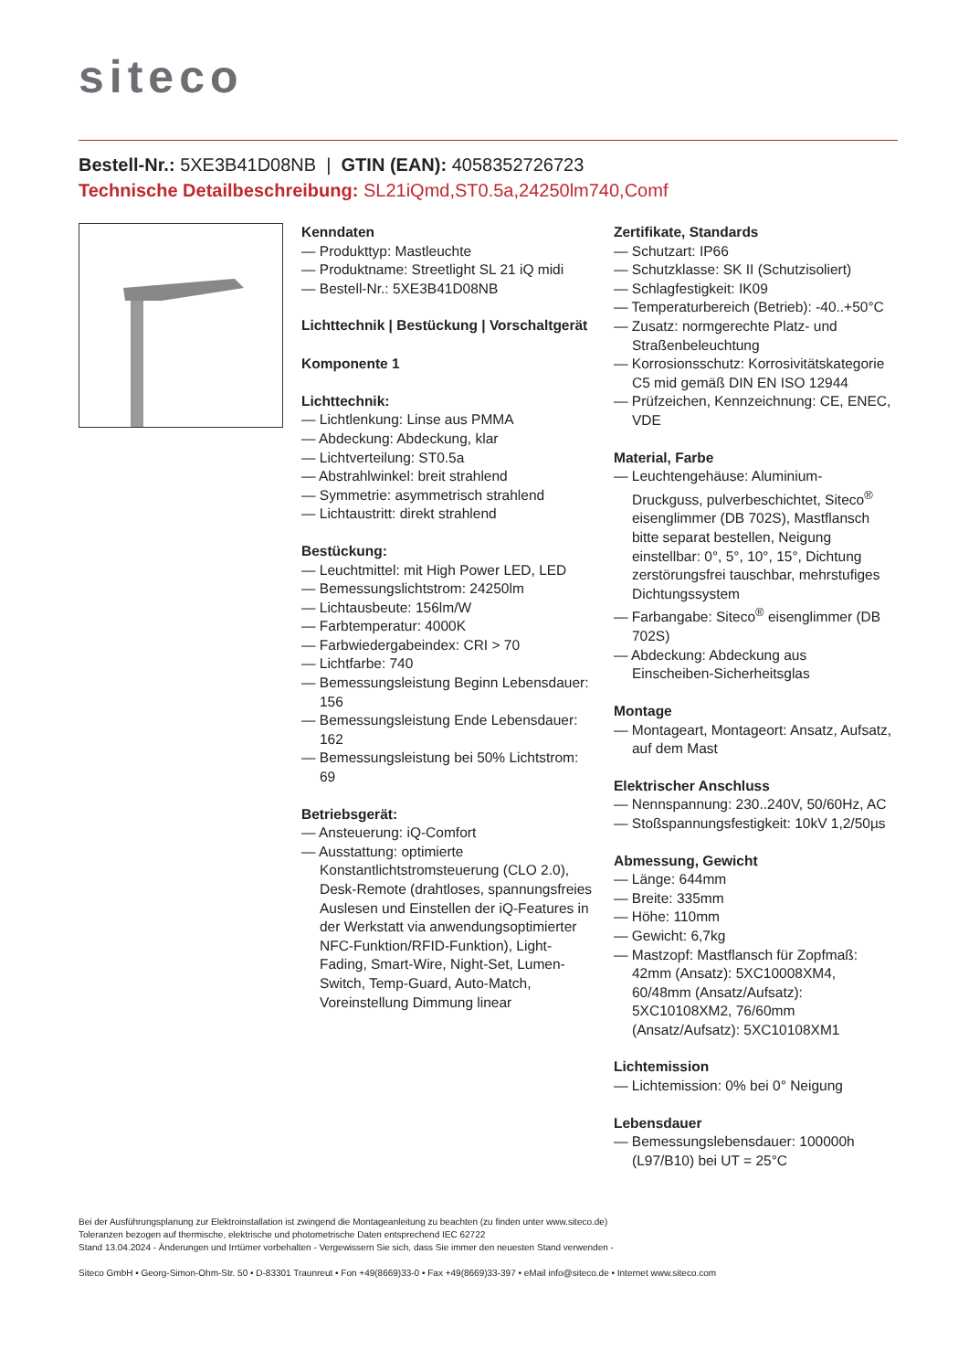siteco
Bestell-Nr.: 5XE3B41D08NB | GTIN (EAN): 4058352726723
Technische Detailbeschreibung: SL21iQmd,ST0.5a,24250lm740,Comf
Kenndaten
— Produkttyp: Mastleuchte
— Produktname: Streetlight SL 21 iQ midi
— Bestell-Nr.: 5XE3B41D08NB
Lichttechnik | Bestückung | Vorschaltgerät
Komponente 1
Lichttechnik:
— Lichtlenkung: Linse aus PMMA
— Abdeckung: Abdeckung, klar
— Lichtverteilung: ST0.5a
— Abstrahlwinkel: breit strahlend
— Symmetrie: asymmetrisch strahlend
— Lichtaustritt: direkt strahlend
Bestückung:
— Leuchtmittel: mit High Power LED, LED
— Bemessungslichtstrom: 24250lm
— Lichtausbeute: 156lm/W
— Farbtemperatur: 4000K
— Farbwiedergabeindex: CRI > 70
— Lichtfarbe: 740
— Bemessungsleistung Beginn Lebensdauer: 156
— Bemessungsleistung Ende Lebensdauer: 162
— Bemessungsleistung bei 50% Lichtstrom: 69
Betriebsgerät:
— Ansteuerung: iQ-Comfort
— Ausstattung: optimierte Konstantlichtstromsteuerung (CLO 2.0), Desk-Remote (drahtloses, spannungsfreies Auslesen und Einstellen der iQ-Features in der Werkstatt via anwendungsoptimierter NFC-Funktion/RFID-Funktion), Light-Fading, Smart-Wire, Night-Set, Lumen-Switch, Temp-Guard, Auto-Match, Voreinstellung Dimmung linear
Zertifikate, Standards
— Schutzart: IP66
— Schutzklasse: SK II (Schutzisoliert)
— Schlagfestigkeit: IK09
— Temperaturbereich (Betrieb): -40..+50°C
— Zusatz: normgerechte Platz- und Straßenbeleuchtung
— Korrosionsschutz: Korrosivitätskategorie C5 mid gemäß DIN EN ISO 12944
— Prüfzeichen, Kennzeichnung: CE, ENEC, VDE
Material, Farbe
— Leuchtengehäuse: Aluminium-Druckguss, pulverbeschichtet, Siteco<sup>®</sup> eisenglimmer (DB 702S), Mastflansch bitte separat bestellen, Neigung einstellbar: 0°, 5°, 10°, 15°, Dichtung zerstörungsfrei tauschbar, mehrstufiges Dichtungssystem
— Farbangabe: Siteco<sup>®</sup> eisenglimmer (DB 702S)
— Abdeckung: Abdeckung aus Einscheiben-Sicherheitsglas
Montage
— Montageart, Montageort: Ansatz, Aufsatz, auf dem Mast
Elektrischer Anschluss
— Nennspannung: 230..240V, 50/60Hz, AC
— Stoßspannungsfestigkeit: 10kV 1,2/50µs
Abmessung, Gewicht
— Länge: 644mm
— Breite: 335mm
— Höhe: 110mm
— Gewicht: 6,7kg
— Mastzopf: Mastflansch für Zopfmaß: 42mm (Ansatz): 5XC10008XM4, 60/48mm (Ansatz/Aufsatz): 5XC10108XM2, 76/60mm (Ansatz/Aufsatz): 5XC10108XM1
Lichtemission
— Lichtemission: 0% bei 0° Neigung
Lebensdauer
— Bemessungslebensdauer: 100000h (L97/B10) bei UT = 25°C
Bei der Ausführungsplanung zur Elektroinstallation ist zwingend die Montageanleitung zu beachten (zu finden unter www.siteco.de)
Toleranzen bezogen auf thermische, elektrische und photometrische Daten entsprechend IEC 62722
Stand 13.04.2024 - Änderungen und Irrtümer vorbehalten - Vergewissern Sie sich, dass Sie immer den neuesten Stand verwenden -
Siteco GmbH • Georg-Simon-Ohm-Str. 50 • D-83301 Traunreut • Fon +49(8669)33-0 • Fax +49(8669)33-397 • eMail info@siteco.de • Internet www.siteco.com